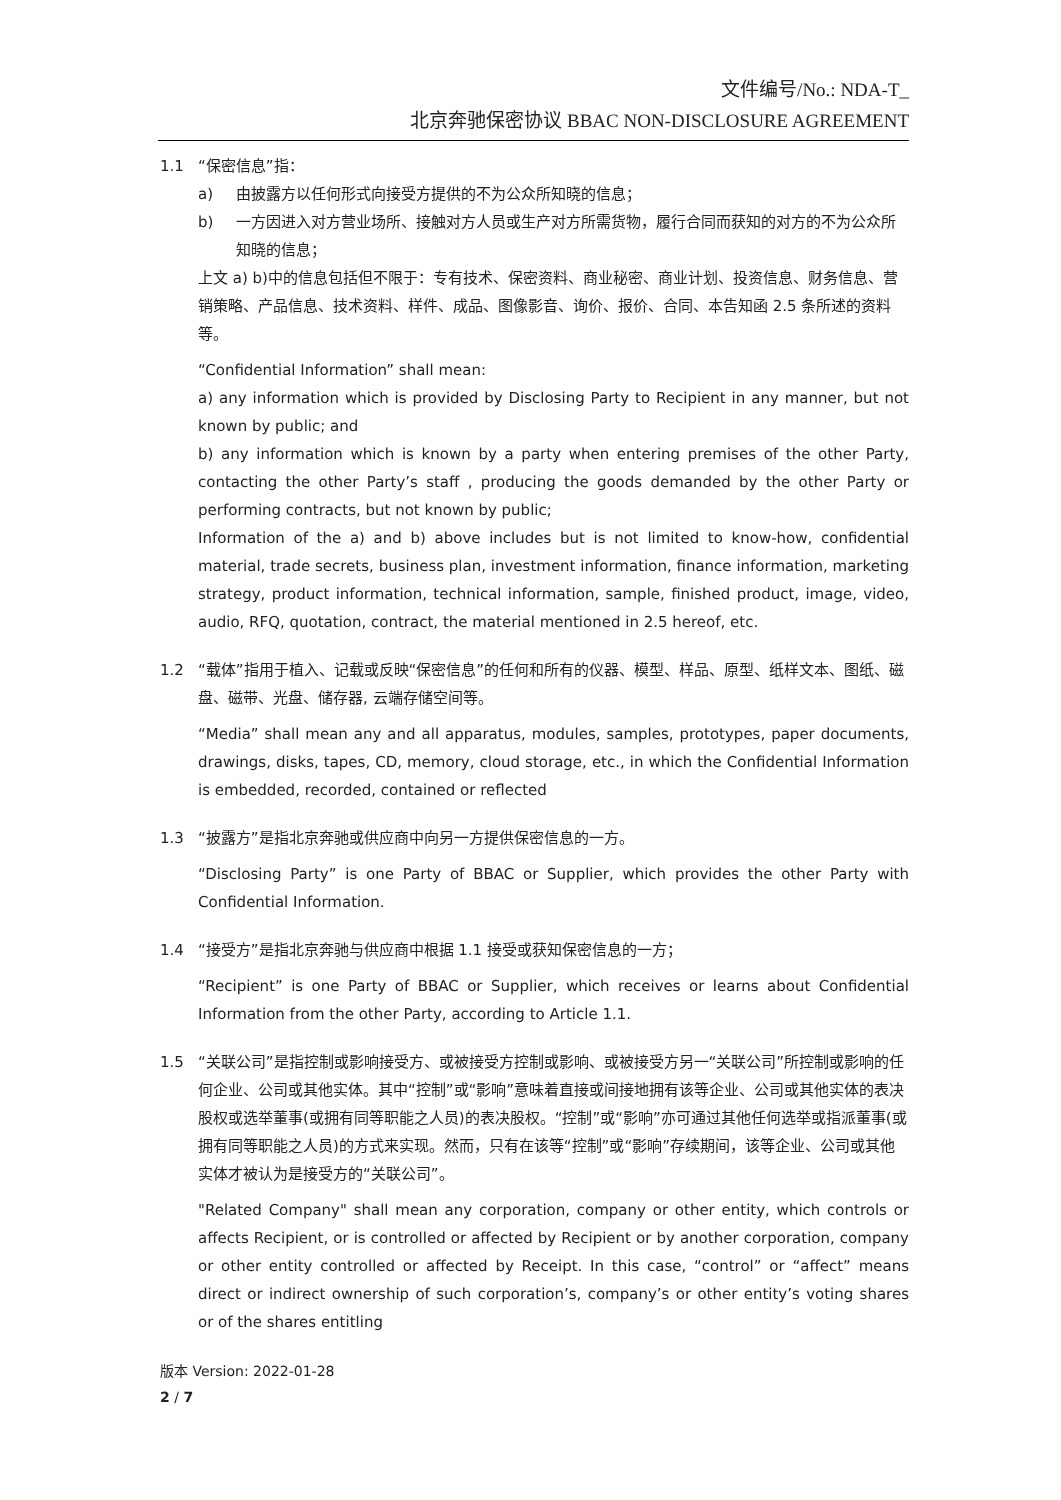文件编号/No.: NDA-T_
北京奔驰保密协议 BBAC NON-DISCLOSURE AGREEMENT
1.1 “保密信息”指：
a) 由披露方以任何形式向接受方提供的不为公众所知晓的信息；
b) 一方因进入对方营业场所、接触对方人员或生产对方所需货物，履行合同而获知的对方的不为公众所知晓的信息；
上文 a) b)中的信息包括但不限于：专有技术、保密资料、商业秘密、商业计划、投资信息、财务信息、营销策略、产品信息、技术资料、样件、成品、图像影音、询价、报价、合同、本告知函 2.5 条所述的资料等。
“Confidential Information” shall mean:
a) any information which is provided by Disclosing Party to Recipient in any manner, but not known by public; and
b) any information which is known by a party when entering premises of the other Party, contacting the other Party’s staff , producing the goods demanded by the other Party or performing contracts, but not known by public;
Information of the a) and b) above includes but is not limited to know-how, confidential material, trade secrets, business plan, investment information, finance information, marketing strategy, product information, technical information, sample, finished product, image, video, audio, RFQ, quotation, contract, the material mentioned in 2.5 hereof, etc.
1.2 “载体”指用于植入、记载或反映“保密信息”的任何和所有的仪器、模型、样品、原型、纸样文本、图纸、磁盘、磁带、光盘、储存器, 云端存储空间等。
“Media” shall mean any and all apparatus, modules, samples, prototypes, paper documents, drawings, disks, tapes, CD, memory, cloud storage, etc., in which the Confidential Information is embedded, recorded, contained or reflected
1.3 “披露方”是指北京奔驰或供应商中向另一方提供保密信息的一方。
“Disclosing Party” is one Party of BBAC or Supplier, which provides the other Party with Confidential Information.
1.4 “接受方”是指北京奔驰与供应商中根据 1.1 接受或获知保密信息的一方；
“Recipient” is one Party of BBAC or Supplier, which receives or learns about Confidential Information from the other Party, according to Article 1.1.
1.5 “关联公司”是指控制或影响接受方、或被接受方控制或影响、或被接受方另一“关联公司”所控制或影响的任何企业、公司或其他实体。其中“控制”或“影响”意味着直接或间接地拥有该等企业、公司或其他实体的表决股权或选举董事(或拥有同等职能之人员)的表决股权。“控制”或“影响”亦可通过其他任何选举或指派董事(或拥有同等职能之人员)的方式来实现。然而，只有在该等“控制”或“影响”存续期间，该等企业、公司或其他实体才被认为是接受方的“关联公司”。
"Related Company" shall mean any corporation, company or other entity, which controls or affects Recipient, or is controlled or affected by Recipient or by another corporation, company or other entity controlled or affected by Receipt. In this case, “control” or “affect” means direct or indirect ownership of such corporation’s, company’s or other entity’s voting shares or of the shares entitling
版本 Version: 2022-01-28
2 / 7